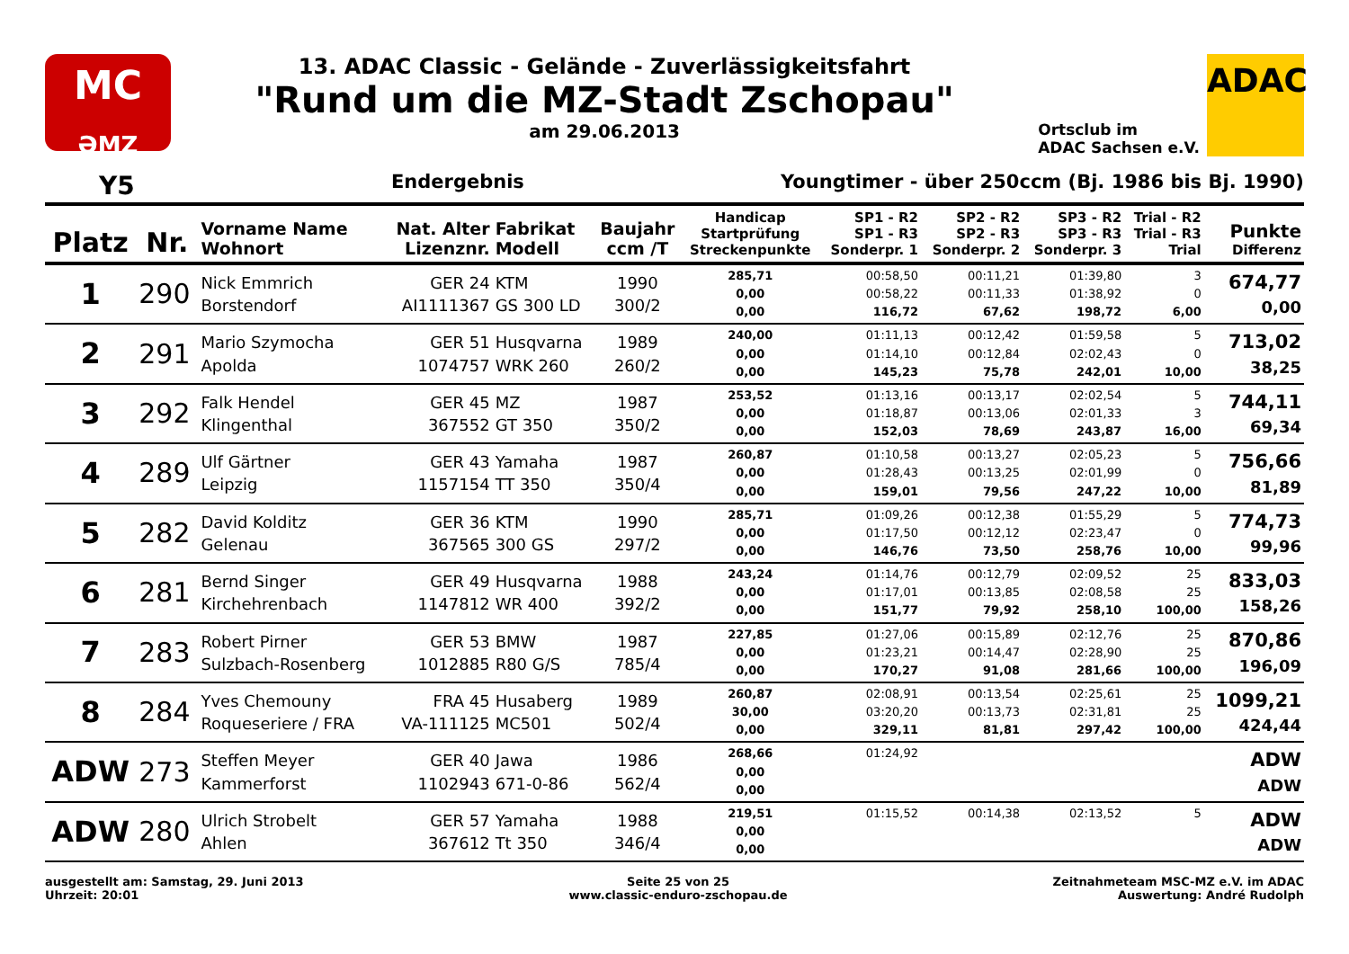MC
ƏMZ
13. ADAC Classic - Gelände - Zuverlässigkeitsfahrt
"Rund um die MZ-Stadt Zschopau"
am 29.06.2013
Ortsclub im
ADAC Sachsen e.V.
ADAC
Y5 Endergebnis Youngtimer - über 250ccm (Bj. 1986 bis Bj. 1990)
| Platz | Nr. | Vorname Name Wohnort | Nat. Alter Lizenznr. | Fabrikat Modell | Baujahr ccm /T | Handicap Startprüfung Streckenpunkte | SP1 - R2 SP1 - R3 Sonderpr. 1 | SP2 - R2 SP2 - R3 Sonderpr. 2 | SP3 - R2 SP3 - R3 Sonderpr. 3 | Trial - R2 Trial - R3 Trial | Punkte Differenz |
| --- | --- | --- | --- | --- | --- | --- | --- | --- | --- | --- | --- |
| 1 | 290 | Nick Emmrich Borstendorf | GER 24 AI1111367 | KTM GS 300 LD | 1990 300/2 | 285,71 0,00 0,00 | 00:58,50 00:58,22 116,72 | 00:11,21 00:11,33 67,62 | 01:39,80 01:38,92 198,72 | 3 0 6,00 | 674,77 0,00 |
| 2 | 291 | Mario Szymocha Apolda | GER 51 1074757 | Husqvarna WRK 260 | 1989 260/2 | 240,00 0,00 0,00 | 01:11,13 01:14,10 145,23 | 00:12,42 00:12,84 75,78 | 01:59,58 02:02,43 242,01 | 5 0 10,00 | 713,02 38,25 |
| 3 | 292 | Falk Hendel Klingenthal | GER 45 367552 | MZ GT 350 | 1987 350/2 | 253,52 0,00 0,00 | 01:13,16 01:18,87 152,03 | 00:13,17 00:13,06 78,69 | 02:02,54 02:01,33 243,87 | 5 3 16,00 | 744,11 69,34 |
| 4 | 289 | Ulf Gärtner Leipzig | GER 43 1157154 | Yamaha TT 350 | 1987 350/4 | 260,87 0,00 0,00 | 01:10,58 01:28,43 159,01 | 00:13,27 00:13,25 79,56 | 02:05,23 02:01,99 247,22 | 5 0 10,00 | 756,66 81,89 |
| 5 | 282 | David Kolditz Gelenau | GER 36 367565 | KTM 300 GS | 1990 297/2 | 285,71 0,00 0,00 | 01:09,26 01:17,50 146,76 | 00:12,38 00:12,12 73,50 | 01:55,29 02:23,47 258,76 | 5 0 10,00 | 774,73 99,96 |
| 6 | 281 | Bernd Singer Kirchehrenbach | GER 49 1147812 | Husqvarna WR 400 | 1988 392/2 | 243,24 0,00 0,00 | 01:14,76 01:17,01 151,77 | 00:12,79 00:13,85 79,92 | 02:09,52 02:08,58 258,10 | 25 25 100,00 | 833,03 158,26 |
| 7 | 283 | Robert Pirner Sulzbach-Rosenberg | GER 53 1012885 | BMW R80 G/S | 1987 785/4 | 227,85 0,00 0,00 | 01:27,06 01:23,21 170,27 | 00:15,89 00:14,47 91,08 | 02:12,76 02:28,90 281,66 | 25 25 100,00 | 870,86 196,09 |
| 8 | 284 | Yves Chemouny Roqueseriere / FRA | FRA 45 VA-111125 | Husaberg MC501 | 1989 502/4 | 260,87 30,00 0,00 | 02:08,91 03:20,20 329,11 | 00:13,54 00:13,73 81,81 | 02:25,61 02:31,81 297,42 | 25 25 100,00 | 1099,21 424,44 |
| ADW | 273 | Steffen Meyer Kammerforst | GER 40 1102943 | Jawa 671-0-86 | 1986 562/4 | 268,66 0,00 0,00 | 01:24,92 | | | | ADW ADW |
| ADW | 280 | Ulrich Strobelt Ahlen | GER 57 367612 | Yamaha Tt 350 | 1988 346/4 | 219,51 0,00 0,00 | 01:15,52 | 00:14,38 | 02:13,52 | 5 | ADW ADW |
ausgestellt am: Samstag, 29. Juni 2013
Uhrzeit: 20:01
Seite 25 von 25
www.classic-enduro-zschopau.de
Zeitnahmeteam MSC-MZ e.V. im ADAC
Auswertung: André Rudolph